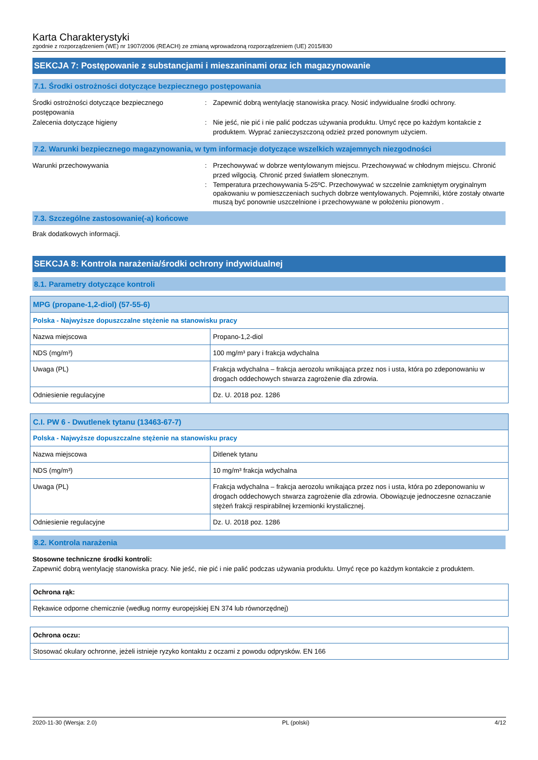Karta Charakterystyki
zgodnie z rozporządzeniem (WE) nr 1907/2006 (REACH) ze zmianą wprowadzoną rozporządzeniem (UE) 2015/830
SEKCJA 7: Postępowanie z substancjami i mieszaninami oraz ich magazynowanie
7.1. Środki ostrożności dotyczące bezpiecznego postępowania
Środki ostrożności dotyczące bezpiecznego postępowania
: Zapewnić dobrą wentylację stanowiska pracy. Nosić indywidualne środki ochrony.
Zalecenia dotyczące higieny : Nie jeść, nie pić i nie palić podczas używania produktu. Umyć ręce po każdym kontakcie z produktem. Wyprać zanieczyszczoną odzież przed ponownym użyciem.
7.2. Warunki bezpiecznego magazynowania, w tym informacje dotyczące wszelkich wzajemnych niezgodności
Warunki przechowywania : Przechowywać w dobrze wentylowanym miejscu. Przechowywać w chłodnym miejscu. Chronić przed wilgocią. Chronić przed światłem słonecznym.
: Temperatura przechowywania 5-25ºC. Przechowywać w szczelnie zamkniętym oryginalnym opakowaniu w pomieszczeniach suchych dobrze wentylowanych. Pojemniki, które zostały otwarte muszą być ponownie uszczelnione i przechowywane w położeniu pionowym .
7.3. Szczególne zastosowanie(-a) końcowe
Brak dodatkowych informacji.
SEKCJA 8: Kontrola narażenia/środki ochrony indywidualnej
8.1. Parametry dotyczące kontroli
| MPG (propane-1,2-diol) (57-55-6) | |
| Polska - Najwyższe dopuszczalne stężenie na stanowisku pracy | |
| Nazwa miejscowa | Propano-1,2-diol |
| NDS (mg/m³) | 100 mg/m³ pary i frakcja wdychalna |
| Uwaga (PL) | Frakcja wdychalna – frakcja aerozolu wnikająca przez nos i usta, która po zdeponowaniu w drogach oddechowych stwarza zagrożenie dla zdrowia. |
| Odniesienie regulacyjne | Dz. U. 2018 poz. 1286 |
| C.I. PW 6 - Dwutlenek tytanu (13463-67-7) | |
| Polska - Najwyższe dopuszczalne stężenie na stanowisku pracy | |
| Nazwa miejscowa | Ditlenek tytanu |
| NDS (mg/m³) | 10 mg/m³ frakcja wdychalna |
| Uwaga (PL) | Frakcja wdychalna – frakcja aerozolu wnikająca przez nos i usta, która po zdeponowaniu w drogach oddechowych stwarza zagrożenie dla zdrowia. Obowiązuje jednoczesne oznaczanie stężeń frakcji respirabilnej krzemionki krystalicznej. |
| Odniesienie regulacyjne | Dz. U. 2018 poz. 1286 |
8.2. Kontrola narażenia
Stosowne techniczne środki kontroli:
Zapewnić dobrą wentylację stanowiska pracy. Nie jeść, nie pić i nie palić podczas używania produktu. Umyć ręce po każdym kontakcie z produktem.
| Ochrona rąk: |
| Rękawice odporne chemicznie (według normy europejskiej EN 374 lub równorzędnej) |
| Ochrona oczu: |
| Stosować okulary ochronne, jeżeli istnieje ryzyko kontaktu z oczami z powodu odprysków. EN 166 |
2020-11-30 (Wersja: 2.0) PL (polski) 4/12